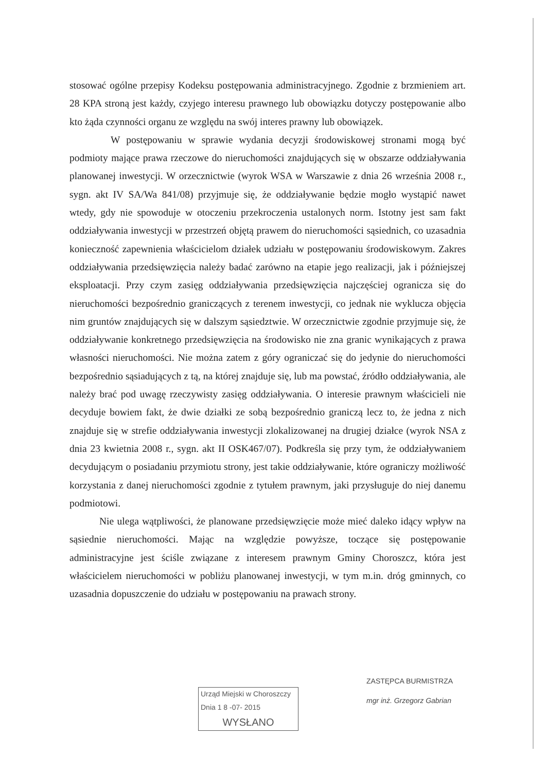stosować ogólne przepisy Kodeksu postępowania administracyjnego. Zgodnie z brzmieniem art. 28 KPA stroną jest każdy, czyjego interesu prawnego lub obowiązku dotyczy postępowanie albo kto żąda czynności organu ze względu na swój interes prawny lub obowiązek.
W postępowaniu w sprawie wydania decyzji środowiskowej stronami mogą być podmioty mające prawa rzeczowe do nieruchomości znajdujących się w obszarze oddziaływania planowanej inwestycji. W orzecznictwie (wyrok WSA w Warszawie z dnia 26 września 2008 r., sygn. akt IV SA/Wa 841/08) przyjmuje się, że oddziaływanie będzie mogło wystąpić nawet wtedy, gdy nie spowoduje w otoczeniu przekroczenia ustalonych norm. Istotny jest sam fakt oddziaływania inwestycji w przestrzeń objętą prawem do nieruchomości sąsiednich, co uzasadnia konieczność zapewnienia właścicielom działek udziału w postępowaniu środowiskowym. Zakres oddziaływania przedsięwzięcia należy badać zarówno na etapie jego realizacji, jak i późniejszej eksploatacji. Przy czym zasięg oddziaływania przedsięwzięcia najczęściej ogranicza się do nieruchomości bezpośrednio graniczących z terenem inwestycji, co jednak nie wyklucza objęcia nim gruntów znajdujących się w dalszym sąsiedztwie. W orzecznictwie zgodnie przyjmuje się, że oddziaływanie konkretnego przedsięwzięcia na środowisko nie zna granic wynikających z prawa własności nieruchomości. Nie można zatem z góry ograniczać się do jedynie do nieruchomości bezpośrednio sąsiadujących z tą, na której znajduje się, lub ma powstać, źródło oddziaływania, ale należy brać pod uwagę rzeczywisty zasięg oddziaływania. O interesie prawnym właścicieli nie decyduje bowiem fakt, że dwie działki ze sobą bezpośrednio graniczą lecz to, że jedna z nich znajduje się w strefie oddziaływania inwestycji zlokalizowanej na drugiej działce (wyrok NSA z dnia 23 kwietnia 2008 r., sygn. akt II OSK467/07). Podkreśla się przy tym, że oddziaływaniem decydującym o posiadaniu przymiotu strony, jest takie oddziaływanie, które ograniczy możliwość korzystania z danej nieruchomości zgodnie z tytułem prawnym, jaki przysługuje do niej danemu podmiotowi.
Nie ulega wątpliwości, że planowane przedsięwzięcie może mieć daleko idący wpływ na sąsiednie nieruchomości. Mając na względzie powyższe, toczące się postępowanie administracyjne jest ściśle związane z interesem prawnym Gminy Choroszcz, która jest właścicielem nieruchomości w pobliżu planowanej inwestycji, w tym m.in. dróg gminnych, co uzasadnia dopuszczenie do udziału w postępowaniu na prawach strony.
Urząd Miejski w Choroszczy
Dnia 1 8 -07- 2015
WYSŁANO
ZASTĘPCA BURMISTRZA
mgr inż. Grzegorz Gabrian